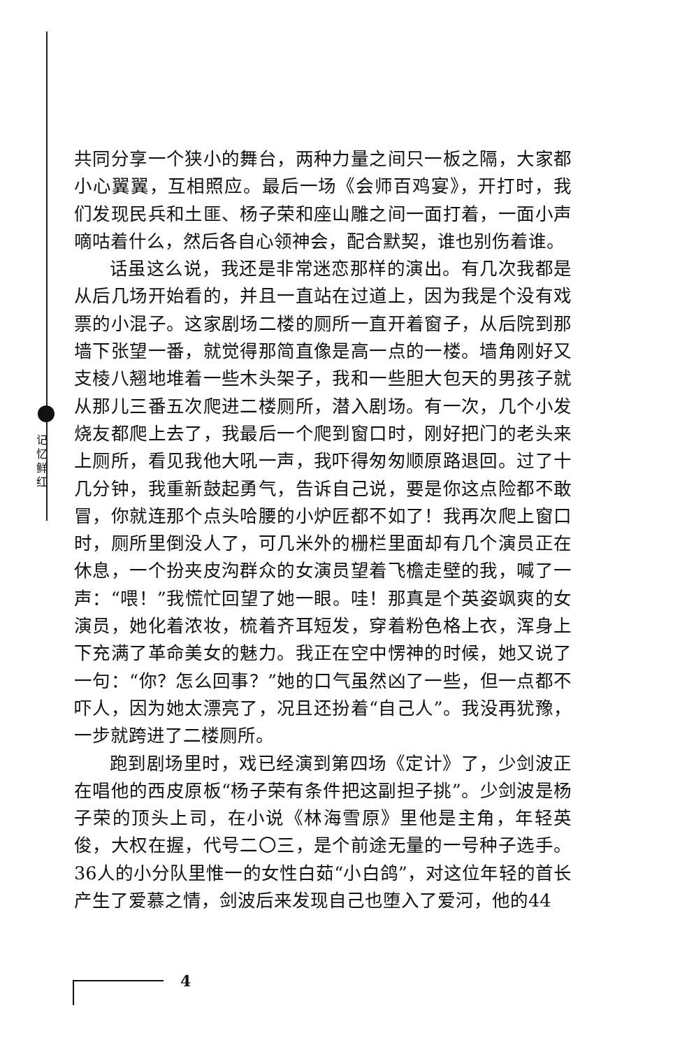记忆鲜红
共同分享一个狭小的舞台，两种力量之间只一板之隔，大家都小心翼翼，互相照应。最后一场《会师百鸡宴》，开打时，我们发现民兵和土匪、杨子荣和座山雕之间一面打着，一面小声嘀咕着什么，然后各自心领神会，配合默契，谁也别伤着谁。
话虽这么说，我还是非常迷恋那样的演出。有几次我都是从后几场开始看的，并且一直站在过道上，因为我是个没有戏票的小混子。这家剧场二楼的厕所一直开着窗子，从后院到那墙下张望一番，就觉得那简直像是高一点的一楼。墙角刚好又支棱八翘地堆着一些木头架子，我和一些胆大包天的男孩子就从那儿三番五次爬进二楼厕所，潜入剧场。有一次，几个小发烧友都爬上去了，我最后一个爬到窗口时，刚好把门的老头来上厕所，看见我他大吼一声，我吓得匆匆顺原路退回。过了十几分钟，我重新鼓起勇气，告诉自己说，要是你这点险都不敢冒，你就连那个点头哈腰的小炉匠都不如了！我再次爬上窗口时，厕所里倒没人了，可几米外的栅栏里面却有几个演员正在休息，一个扮夹皮沟群众的女演员望着飞檐走壁的我，喊了一声：“喂！”我慌忙回望了她一眼。哇！那真是个英姿飒爽的女演员，她化着浓妆，梳着齐耳短发，穿着粉色格上衣，浑身上下充满了革命美女的魅力。我正在空中愣神的时候，她又说了一句：“你？怎么回事？”她的口气虽然凶了一些，但一点都不吓人，因为她太漂亮了，况且还扮着“自己人”。我没再犹豫，一步就跨进了二楼厕所。
跑到剧场里时，戏已经演到第四场《定计》了，少剑波正在唱他的西皮原板“杨子荣有条件把这副担子挑”。少剑波是杨子荣的顶头上司，在小说《林海雪原》里他是主角，年轻英俊，大权在握，代号二〇三，是个前途无量的一号种子选手。36人的小分队里惟一的女性白茹“小白鸽”，对这位年轻的首长产生了爱慕之情，剑波后来发现自己也堕入了爱河，他的44
4